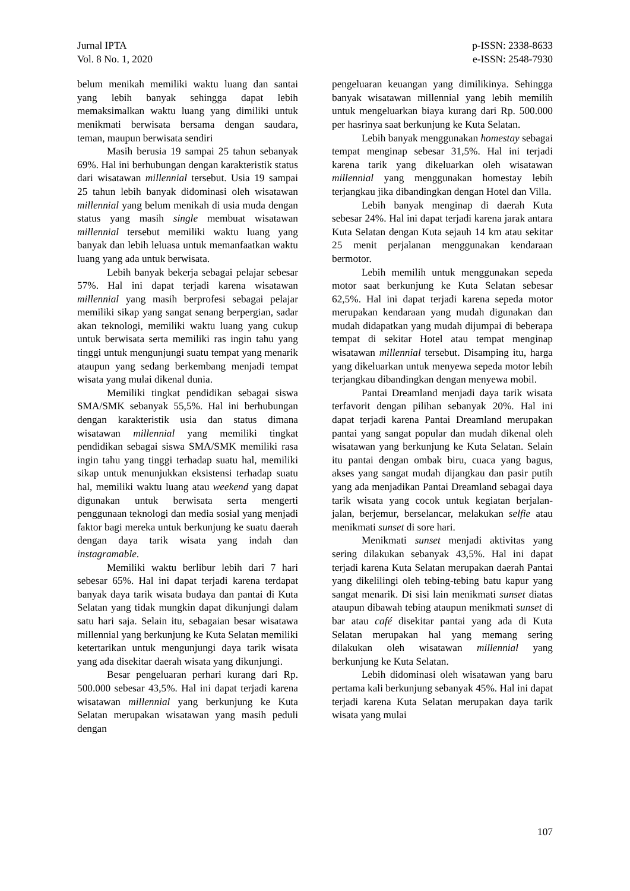Jurnal IPTA
Vol. 8 No. 1, 2020
p-ISSN: 2338-8633
e-ISSN: 2548-7930
belum menikah memiliki waktu luang dan santai yang lebih banyak sehingga dapat lebih memaksimalkan waktu luang yang dimiliki untuk menikmati berwisata bersama dengan saudara, teman, maupun berwisata sendiri
Masih berusia 19 sampai 25 tahun sebanyak 69%. Hal ini berhubungan dengan karakteristik status dari wisatawan millennial tersebut. Usia 19 sampai 25 tahun lebih banyak didominasi oleh wisatawan millennial yang belum menikah di usia muda dengan status yang masih single membuat wisatawan millennial tersebut memiliki waktu luang yang banyak dan lebih leluasa untuk memanfaatkan waktu luang yang ada untuk berwisata.
Lebih banyak bekerja sebagai pelajar sebesar 57%. Hal ini dapat terjadi karena wisatawan millennial yang masih berprofesi sebagai pelajar memiliki sikap yang sangat senang berpergian, sadar akan teknologi, memiliki waktu luang yang cukup untuk berwisata serta memiliki ras ingin tahu yang tinggi untuk mengunjungi suatu tempat yang menarik ataupun yang sedang berkembang menjadi tempat wisata yang mulai dikenal dunia.
Memiliki tingkat pendidikan sebagai siswa SMA/SMK sebanyak 55,5%. Hal ini berhubungan dengan karakteristik usia dan status dimana wisatawan millennial yang memiliki tingkat pendidikan sebagai siswa SMA/SMK memiliki rasa ingin tahu yang tinggi terhadap suatu hal, memiliki sikap untuk menunjukkan eksistensi terhadap suatu hal, memiliki waktu luang atau weekend yang dapat digunakan untuk berwisata serta mengerti penggunaan teknologi dan media sosial yang menjadi faktor bagi mereka untuk berkunjung ke suatu daerah dengan daya tarik wisata yang indah dan instagramable.
Memiliki waktu berlibur lebih dari 7 hari sebesar 65%. Hal ini dapat terjadi karena terdapat banyak daya tarik wisata budaya dan pantai di Kuta Selatan yang tidak mungkin dapat dikunjungi dalam satu hari saja. Selain itu, sebagaian besar wisatawa millennial yang berkunjung ke Kuta Selatan memiliki ketertarikan untuk mengunjungi daya tarik wisata yang ada disekitar daerah wisata yang dikunjungi.
Besar pengeluaran perhari kurang dari Rp. 500.000 sebesar 43,5%. Hal ini dapat terjadi karena wisatawan millennial yang berkunjung ke Kuta Selatan merupakan wisatawan yang masih peduli dengan
pengeluaran keuangan yang dimilikinya. Sehingga banyak wisatawan millennial yang lebih memilih untuk mengeluarkan biaya kurang dari Rp. 500.000 per hasrinya saat berkunjung ke Kuta Selatan.
Lebih banyak menggunakan homestay sebagai tempat menginap sebesar 31,5%. Hal ini terjadi karena tarik yang dikeluarkan oleh wisatawan millennial yang menggunakan homestay lebih terjangkau jika dibandingkan dengan Hotel dan Villa.
Lebih banyak menginap di daerah Kuta sebesar 24%. Hal ini dapat terjadi karena jarak antara Kuta Selatan dengan Kuta sejauh 14 km atau sekitar 25 menit perjalanan menggunakan kendaraan bermotor.
Lebih memilih untuk menggunakan sepeda motor saat berkunjung ke Kuta Selatan sebesar 62,5%. Hal ini dapat terjadi karena sepeda motor merupakan kendaraan yang mudah digunakan dan mudah didapatkan yang mudah dijumpai di beberapa tempat di sekitar Hotel atau tempat menginap wisatawan millennial tersebut. Disamping itu, harga yang dikeluarkan untuk menyewa sepeda motor lebih terjangkau dibandingkan dengan menyewa mobil.
Pantai Dreamland menjadi daya tarik wisata terfavorit dengan pilihan sebanyak 20%. Hal ini dapat terjadi karena Pantai Dreamland merupakan pantai yang sangat popular dan mudah dikenal oleh wisatawan yang berkunjung ke Kuta Selatan. Selain itu pantai dengan ombak biru, cuaca yang bagus, akses yang sangat mudah dijangkau dan pasir putih yang ada menjadikan Pantai Dreamland sebagai daya tarik wisata yang cocok untuk kegiatan berjalan-jalan, berjemur, berselancar, melakukan selfie atau menikmati sunset di sore hari.
Menikmati sunset menjadi aktivitas yang sering dilakukan sebanyak 43,5%. Hal ini dapat terjadi karena Kuta Selatan merupakan daerah Pantai yang dikelilingi oleh tebing-tebing batu kapur yang sangat menarik. Di sisi lain menikmati sunset diatas ataupun dibawah tebing ataupun menikmati sunset di bar atau café disekitar pantai yang ada di Kuta Selatan merupakan hal yang memang sering dilakukan oleh wisatawan millennial yang berkunjung ke Kuta Selatan.
Lebih didominasi oleh wisatawan yang baru pertama kali berkunjung sebanyak 45%. Hal ini dapat terjadi karena Kuta Selatan merupakan daya tarik wisata yang mulai
107